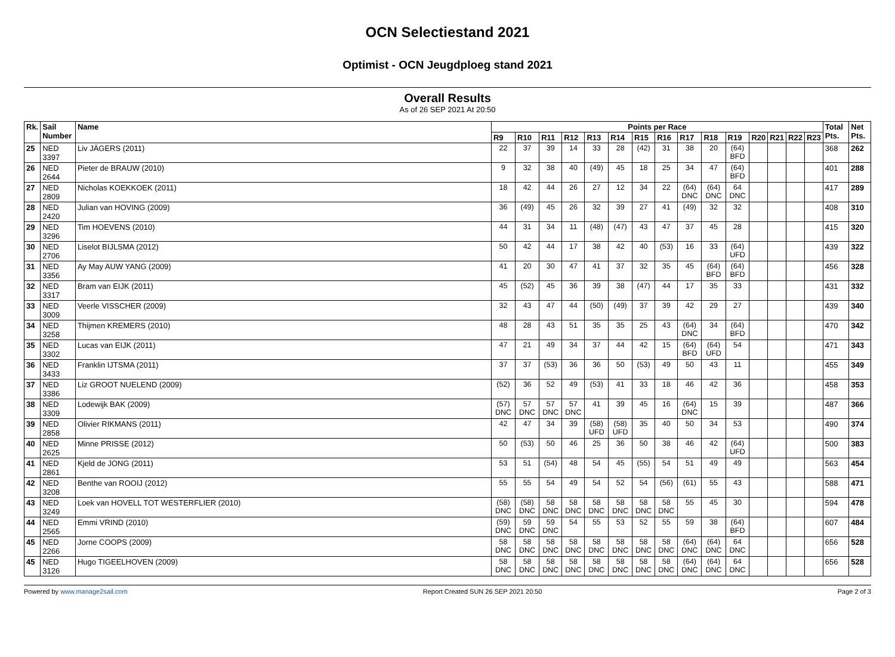OCN Selectiestand 2021
Optimist - OCN Jeugdploeg stand 2021
Overall Results
As of 26 SEP 2021 At 20:50
| Rk. | Sail Number | Name | Points per Race | | | | | | | | | | | | | | | Total Pts. | Net Pts. |
| --- | --- | --- | --- | --- | --- | --- | --- | --- | --- | --- | --- | --- | --- | --- | --- | --- | --- | --- | --- |
| | | | R9 | R10 | R11 | R12 | R13 | R14 | R15 | R16 | R17 | R18 | R19 | R20 | R21 | R22 | R23 | | |
| 25 | NED 3397 | Liv JÄGERS (2011) | 22 | 37 | 39 | 14 | 33 | 28 | (42) | 31 | 38 | 20 | (64) BFD | | | | | 368 | 262 |
| 26 | NED 2644 | Pieter de BRAUW (2010) | 9 | 32 | 38 | 40 | (49) | 45 | 18 | 25 | 34 | 47 | (64) BFD | | | | | 401 | 288 |
| 27 | NED 2809 | Nicholas KOEKKOEK (2011) | 18 | 42 | 44 | 26 | 27 | 12 | 34 | 22 | (64) DNC | (64) DNC | 64 DNC | | | | | 417 | 289 |
| 28 | NED 2420 | Julian van HOVING (2009) | 36 | (49) | 45 | 26 | 32 | 39 | 27 | 41 | (49) | 32 | 32 | | | | | 408 | 310 |
| 29 | NED 3296 | Tim HOEVENS (2010) | 44 | 31 | 34 | 11 | (48) | (47) | 43 | 47 | 37 | 45 | 28 | | | | | 415 | 320 |
| 30 | NED 2706 | Liselot BIJLSMA (2012) | 50 | 42 | 44 | 17 | 38 | 42 | 40 | (53) | 16 | 33 | (64) UFD | | | | | 439 | 322 |
| 31 | NED 3356 | Ay May AUW YANG (2009) | 41 | 20 | 30 | 47 | 41 | 37 | 32 | 35 | 45 | (64) BFD | (64) BFD | | | | | 456 | 328 |
| 32 | NED 3317 | Bram van EIJK (2011) | 45 | (52) | 45 | 36 | 39 | 38 | (47) | 44 | 17 | 35 | 33 | | | | | 431 | 332 |
| 33 | NED 3009 | Veerle VISSCHER (2009) | 32 | 43 | 47 | 44 | (50) | (49) | 37 | 39 | 42 | 29 | 27 | | | | | 439 | 340 |
| 34 | NED 3258 | Thijmen KREMERS (2010) | 48 | 28 | 43 | 51 | 35 | 35 | 25 | 43 | (64) DNC | 34 | (64) BFD | | | | | 470 | 342 |
| 35 | NED 3302 | Lucas van EIJK (2011) | 47 | 21 | 49 | 34 | 37 | 44 | 42 | 15 | (64) BFD | (64) UFD | 54 | | | | | 471 | 343 |
| 36 | NED 3433 | Franklin IJTSMA (2011) | 37 | 37 | (53) | 36 | 36 | 50 | (53) | 49 | 50 | 43 | 11 | | | | | 455 | 349 |
| 37 | NED 3386 | Liz GROOT NUELEND (2009) | (52) | 36 | 52 | 49 | (53) | 41 | 33 | 18 | 46 | 42 | 36 | | | | | 458 | 353 |
| 38 | NED 3309 | Lodewijk BAK (2009) | (57) DNC | 57 DNC | 57 DNC | 57 DNC | 41 | 39 | 45 | 16 | (64) DNC | 15 | 39 | | | | | 487 | 366 |
| 39 | NED 2858 | Olivier RIKMANS (2011) | 42 | 47 | 34 | 39 | (58) UFD | (58) UFD | 35 | 40 | 50 | 34 | 53 | | | | | 490 | 374 |
| 40 | NED 2625 | Minne PRISSE (2012) | 50 | (53) | 50 | 46 | 25 | 36 | 50 | 38 | 46 | 42 | (64) UFD | | | | | 500 | 383 |
| 41 | NED 2861 | Kjeld de JONG (2011) | 53 | 51 | (54) | 48 | 54 | 45 | (55) | 54 | 51 | 49 | 49 | | | | | 563 | 454 |
| 42 | NED 3208 | Benthe van ROOIJ (2012) | 55 | 55 | 54 | 49 | 54 | 52 | 54 | (56) | (61) | 55 | 43 | | | | | 588 | 471 |
| 43 | NED 3249 | Loek van HOVELL TOT WESTERFLIER (2010) | (58) DNC | (58) DNC | 58 DNC | 58 DNC | 58 DNC | 58 DNC | 58 DNC | 58 DNC | 55 | 45 | 30 | | | | | 594 | 478 |
| 44 | NED 2565 | Emmi VRIND (2010) | (59) DNC | 59 DNC | 59 DNC | 54 | 55 | 53 | 52 | 55 | 59 | 38 | (64) BFD | | | | | 607 | 484 |
| 45 | NED 2266 | Jorne COOPS (2009) | 58 DNC | 58 DNC | 58 DNC | 58 DNC | 58 DNC | 58 DNC | 58 DNC | 58 DNC | (64) DNC | (64) DNC | 64 DNC | | | | | 656 | 528 |
| 45 | NED 3126 | Hugo TIGEELHOVEN (2009) | 58 DNC | 58 DNC | 58 DNC | 58 DNC | 58 DNC | 58 DNC | 58 DNC | 58 DNC | (64) DNC | (64) DNC | 64 DNC | | | | | 656 | 528 |
Powered by www.manage2sail.com Report Created SUN 26 SEP 2021 20:50 Page 2 of 3